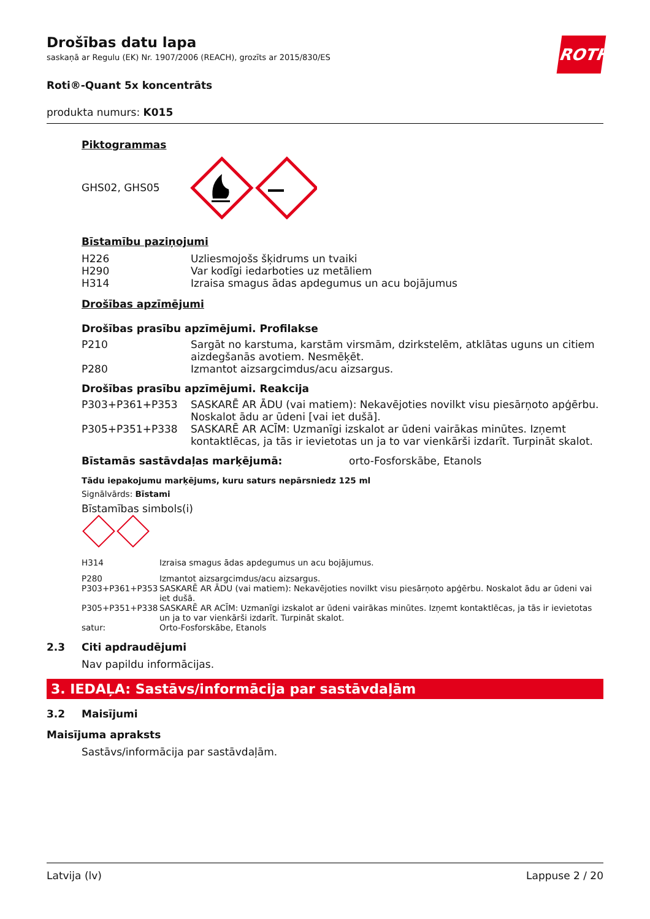ROTH
Drošības datu lapa
saskaņā ar Regulu (EK) Nr. 1907/2006 (REACH), grozīts ar 2015/830/ES
Roti®-Quant 5x koncentrāts
produkta numurs: K015
Piktogrammas
GHS02, GHS05
Bīstamību paziņojumi
| H226 | Uzliesmojošs šķidrums un tvaiki |
| H290 | Var kodīgi iedarboties uz metāliem |
| H314 | Izraisa smagus ādas apdegumus un acu bojājumus |
Drošības apzīmējumi
Drošības prasību apzīmējumi. Profilakse
| P210 | Sargāt no karstuma, karstām virsmām, dzirkstelēm, atklātas uguns un citiem aizdegšanās avotiem. Nesmēķēt. |
| P280 | Izmantot aizsargcimdus/acu aizsargus. |
Drošības prasību apzīmējumi. Reakcija
| P303+P361+P353 | SASKARĒ AR ĀDU (vai matiem): Nekavējoties novilkt visu piesārņoto apģērbu. Noskalot ādu ar ūdeni [vai iet dušā]. |
| P305+P351+P338 | SASKARĒ AR ACĪM: Uzmanīgi izskalot ar ūdeni vairākas minūtes. Izņemt kontaktlēcas, ja tās ir ievietotas un ja to var vienkārši izdarīt. Turpināt skalot. |
Bīstamās sastāvdaļas marķējumā: orto-Fosforskābe, Etanols
Tādu iepakojumu marķējums, kuru saturs nepārsniedz 125 ml
Signālvārds: Bīstami
Bīstamības simbols(i)
| H314 | Izraisa smagus ādas apdegumus un acu bojājumus. |
| P280 | Izmantot aizsargcimdus/acu aizsargus. |
| P303+P361+P353 | SASKARĒ AR ĀDU (vai matiem): Nekavējoties novilkt visu piesārņoto apģērbu. Noskalot ādu ar ūdeni vai iet dušā. |
| P305+P351+P338 | SASKARĒ AR ACĪM: Uzmanīgi izskalot ar ūdeni vairākas minūtes. Izņemt kontaktlēcas, ja tās ir ievietotas un ja to var vienkārši izdarīt. Turpināt skalot. |
| satur: | Orto-Fosforskābe, Etanols |
2.3 Citi apdraudējumi
Nav papildu informācijas.
3. IEDAĻA: Sastāvs/informācija par sastāvdaļām
3.2 Maisījumi
Maisījuma apraksts
Sastāvs/informācija par sastāvdaļām.
Latvija (lv) Lappuse 2 / 20